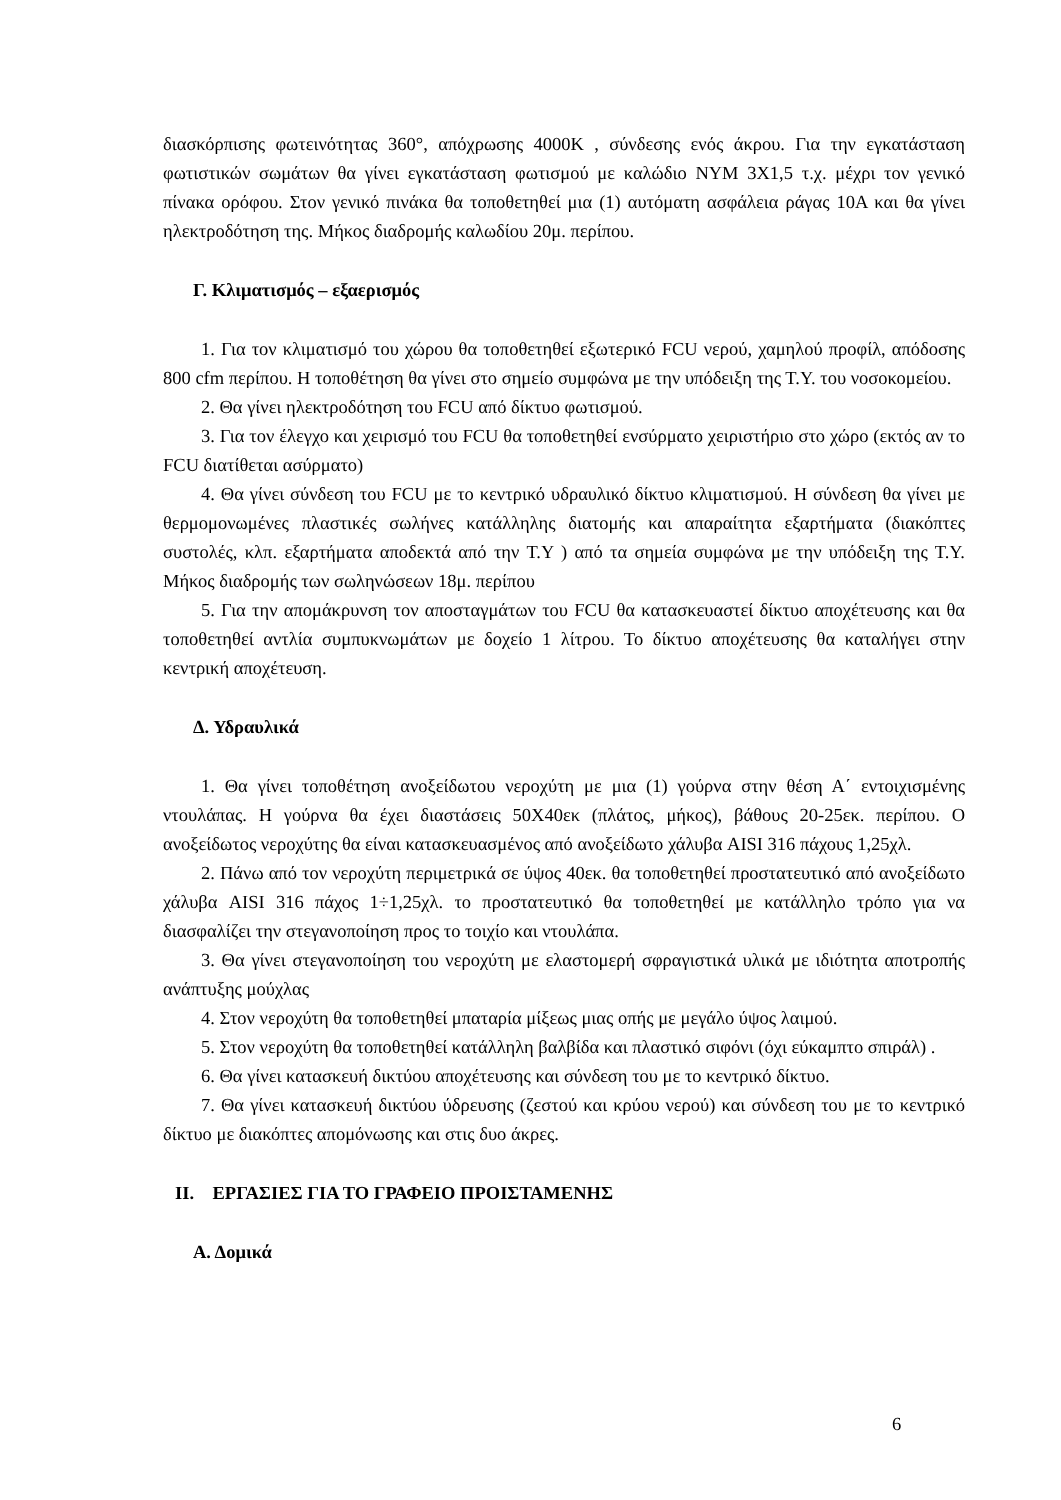διασκόρπισης φωτεινότητας 360°, απόχρωσης 4000Κ , σύνδεσης ενός άκρου. Για την εγκατάσταση φωτιστικών σωμάτων θα γίνει εγκατάσταση φωτισμού με καλώδιο NYM 3X1,5 τ.χ. μέχρι τον γενικό πίνακα ορόφου. Στον γενικό πινάκα θα τοποθετηθεί μια (1) αυτόματη ασφάλεια ράγας 10Α και θα γίνει ηλεκτροδότηση της. Μήκος διαδρομής καλωδίου 20μ. περίπου.
Γ. Κλιματισμός – εξαερισμός
1. Για τον κλιματισμό του χώρου θα τοποθετηθεί εξωτερικό FCU νερού, χαμηλού προφίλ, απόδοσης 800 cfm περίπου. Η τοποθέτηση θα γίνει στο σημείο συμφώνα με την υπόδειξη της Τ.Υ. του νοσοκομείου.
2. Θα γίνει ηλεκτροδότηση του FCU από δίκτυο φωτισμού.
3. Για τον έλεγχο και χειρισμό του FCU θα τοποθετηθεί ενσύρματο χειριστήριο στο χώρο (εκτός αν το FCU διατίθεται ασύρματο)
4. Θα γίνει σύνδεση του FCU με το κεντρικό υδραυλικό δίκτυο κλιματισμού. Η σύνδεση θα γίνει με θερμομονωμένες πλαστικές σωλήνες κατάλληλης διατομής και απαραίτητα εξαρτήματα (διακόπτες συστολές, κλπ. εξαρτήματα αποδεκτά από την Τ.Υ ) από τα σημεία συμφώνα με την υπόδειξη της Τ.Υ. Μήκος διαδρομής των σωληνώσεων 18μ. περίπου
5. Για την απομάκρυνση τον αποσταγμάτων του FCU θα κατασκευαστεί δίκτυο αποχέτευσης και θα τοποθετηθεί αντλία συμπυκνωμάτων με δοχείο 1 λίτρου. Το δίκτυο αποχέτευσης θα καταλήγει στην κεντρική αποχέτευση.
Δ. Υδραυλικά
1. Θα γίνει τοποθέτηση ανοξείδωτου νεροχύτη με μια (1) γούρνα στην θέση Α΄ εντοιχισμένης ντουλάπας. Η γούρνα θα έχει διαστάσεις 50Χ40εκ (πλάτος, μήκος), βάθους 20-25εκ. περίπου. Ο ανοξείδωτος νεροχύτης θα είναι κατασκευασμένος από ανοξείδωτο χάλυβα AISI 316 πάχους 1,25χλ.
2. Πάνω από τον νεροχύτη περιμετρικά σε ύψος 40εκ. θα τοποθετηθεί προστατευτικό από ανοξείδωτο χάλυβα AISI 316 πάχος 1÷1,25χλ. το προστατευτικό θα τοποθετηθεί με κατάλληλο τρόπο για να διασφαλίζει την στεγανοποίηση προς το τοιχίο και ντουλάπα.
3. Θα γίνει στεγανοποίηση του νεροχύτη με ελαστομερή σφραγιστικά υλικά με ιδιότητα αποτροπής ανάπτυξης μούχλας
4. Στον νεροχύτη θα τοποθετηθεί μπαταρία μίξεως μιας οπής με μεγάλο ύψος λαιμού.
5. Στον νεροχύτη θα τοποθετηθεί κατάλληλη βαλβίδα και πλαστικό σιφόνι (όχι εύκαμπτο σπιράλ) .
6. Θα γίνει κατασκευή δικτύου αποχέτευσης και σύνδεση του με το κεντρικό δίκτυο.
7. Θα γίνει κατασκευή δικτύου ύδρευσης (ζεστού και κρύου νερού) και σύνδεση του με το κεντρικό δίκτυο με διακόπτες απομόνωσης και στις δυο άκρες.
II. ΕΡΓΑΣΙΕΣ ΓΙΑ ΤΟ ΓΡΑΦΕΙΟ ΠΡΟΙΣΤΑΜΕΝΗΣ
Α. Δομικά
6